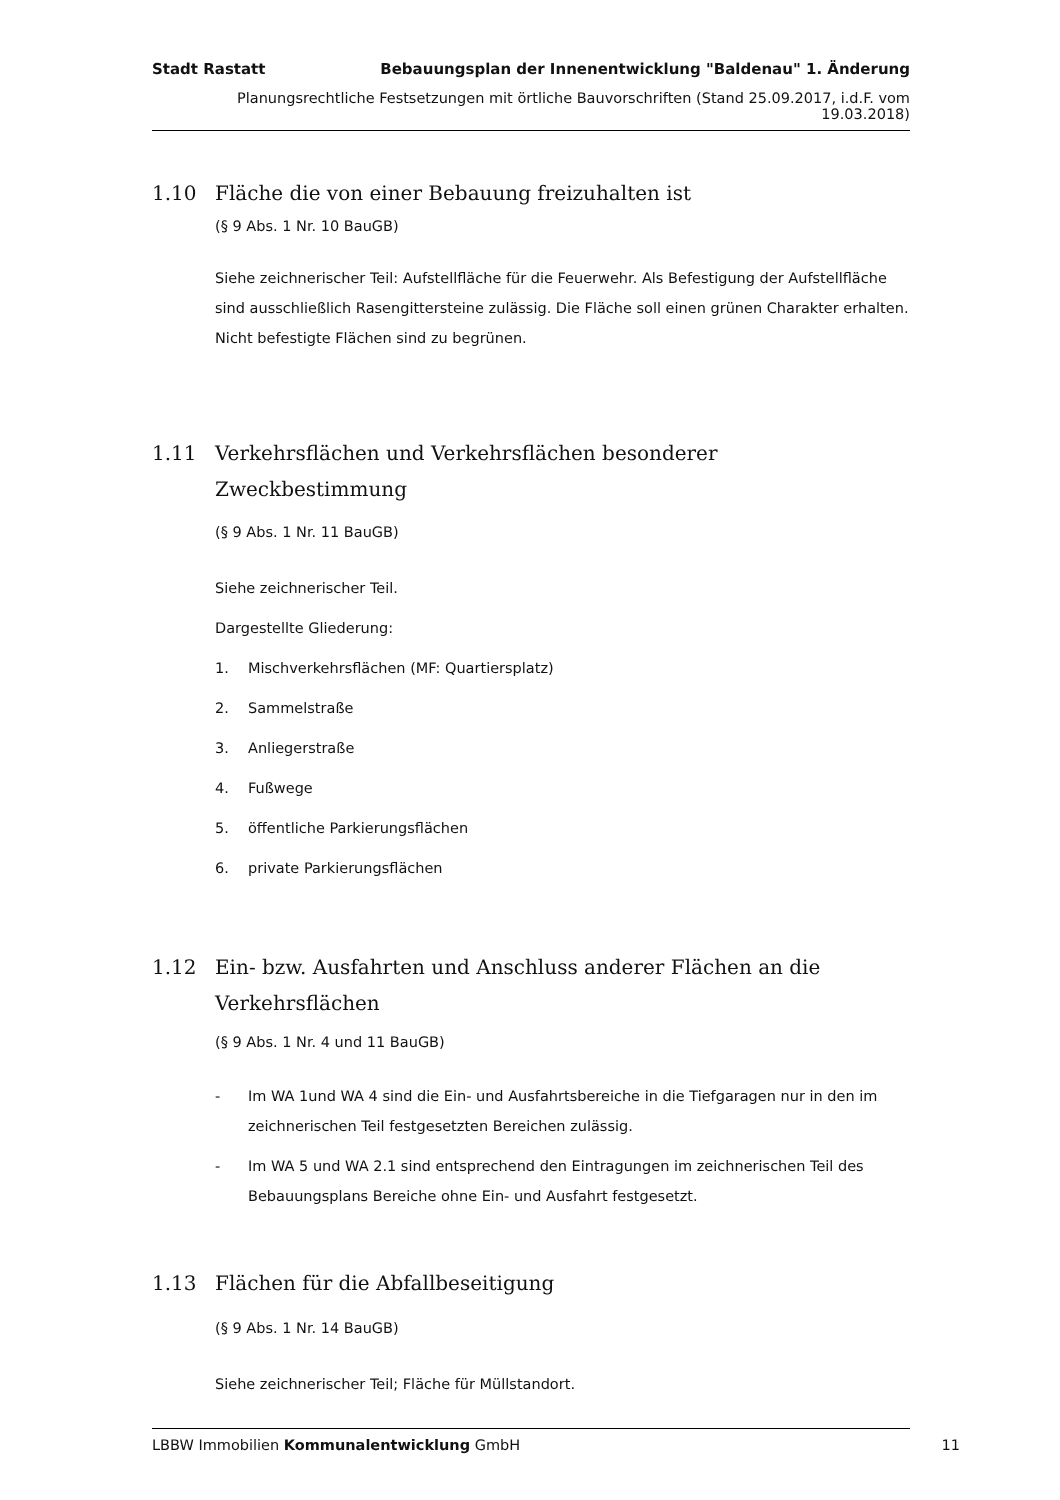Stadt Rastatt Bebauungsplan der Innenentwicklung "Baldenau" 1. Änderung
Planungsrechtliche Festsetzungen mit örtliche Bauvorschriften (Stand 25.09.2017, i.d.F. vom 19.03.2018)
1.10 Fläche die von einer Bebauung freizuhalten ist
(§ 9 Abs. 1 Nr. 10 BauGB)
Siehe zeichnerischer Teil: Aufstellfläche für die Feuerwehr. Als Befestigung der Aufstellfläche sind ausschließlich Rasengittersteine zulässig. Die Fläche soll einen grünen Charakter erhalten. Nicht befestigte Flächen sind zu begrünen.
1.11 Verkehrsflächen und Verkehrsflächen besonderer Zweckbestimmung
(§ 9 Abs. 1 Nr. 11 BauGB)
Siehe zeichnerischer Teil.
Dargestellte Gliederung:
1. Mischverkehrsflächen (MF: Quartiersplatz)
2. Sammelstraße
3. Anliegerstraße
4. Fußwege
5. öffentliche Parkierungsflächen
6. private Parkierungsflächen
1.12 Ein- bzw. Ausfahrten und Anschluss anderer Flächen an die Verkehrsflächen
(§ 9 Abs. 1 Nr. 4 und 11 BauGB)
- Im WA 1und WA 4 sind die Ein- und Ausfahrtsbereiche in die Tiefgaragen nur in den im zeichnerischen Teil festgesetzten Bereichen zulässig.
- Im WA 5 und WA 2.1 sind entsprechend den Eintragungen im zeichnerischen Teil des Bebauungsplans Bereiche ohne Ein- und Ausfahrt festgesetzt.
1.13 Flächen für die Abfallbeseitigung
(§ 9 Abs. 1 Nr. 14 BauGB)
Siehe zeichnerischer Teil; Fläche für Müllstandort.
LBBW Immobilien Kommunalentwicklung GmbH 11